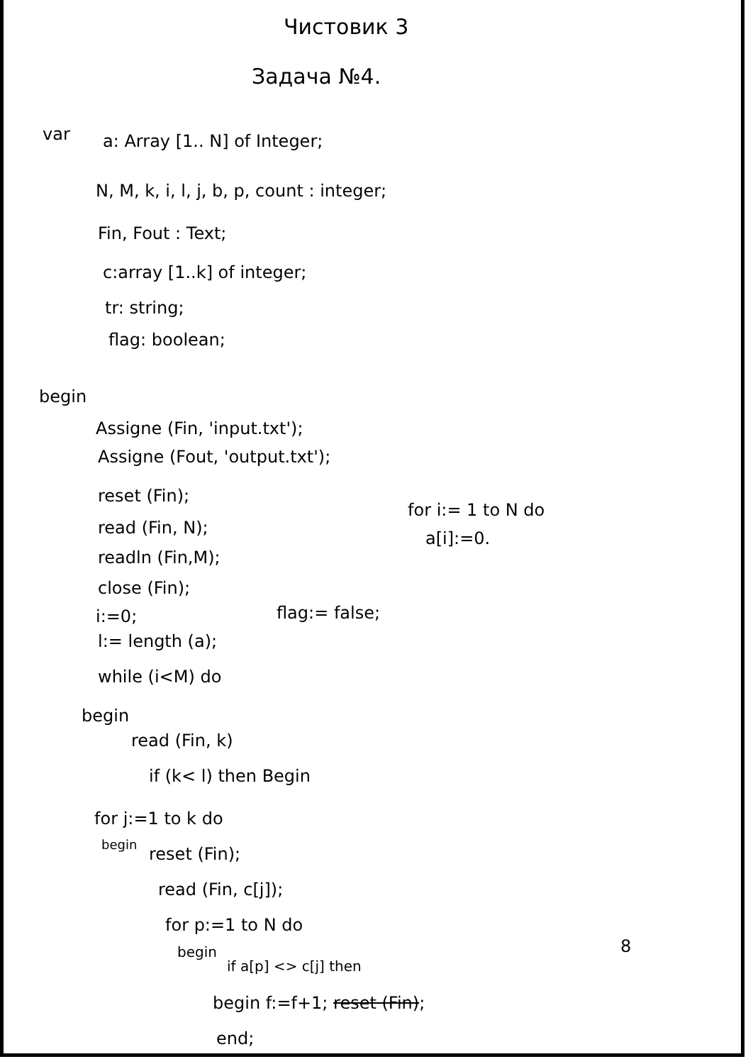Чистовик 3
Задача №4.
var a: Array [1.. N] of Integer;
N, M, k, i, l, j, b, p, count : integer;
Fin, Fout : Text;
c:array [1..k] of integer;
tr: string;
flag: boolean;
begin
Assigne (Fin, 'input.txt');
Assigne (Fout, 'output.txt');
reset (Fin);
for i:= 1 to N do
a[i]:=0.
read (Fin, N);
readln (Fin,M);
close (Fin);
i:=0; flag:= false;
l:= length (a);
while (i<M) do
begin
read (Fin, k)
if (k< l) then Begin
for j:=1 to k do
begin reset (Fin);
read (Fin, c[j]);
for p:=1 to N do
begin
if a[p] <> c[j] then
8
begin f:=f+1; reset (Fin);
end;